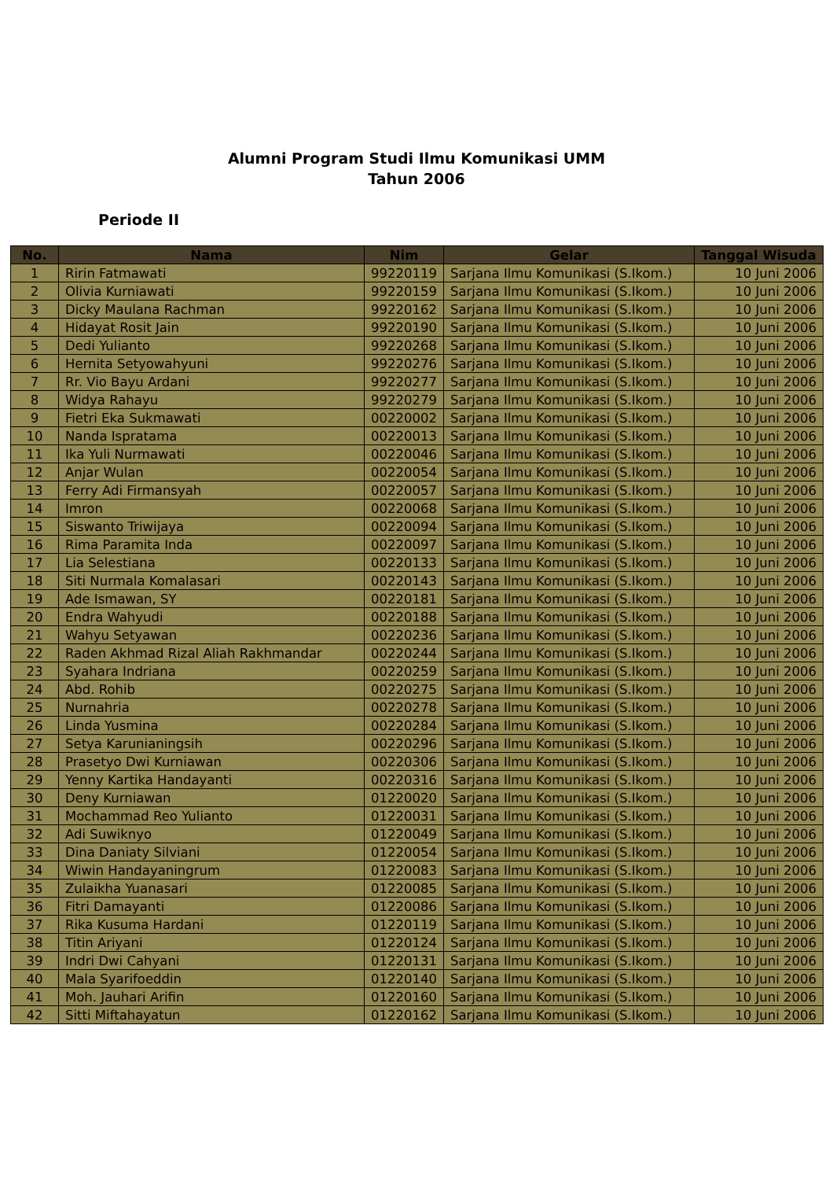Alumni Program Studi Ilmu Komunikasi UMM
Tahun 2006
Periode II
| No. | Nama | Nim | Gelar | Tanggal Wisuda |
| --- | --- | --- | --- | --- |
| 1 | Ririn Fatmawati | 99220119 | Sarjana Ilmu Komunikasi (S.Ikom.) | 10 Juni 2006 |
| 2 | Olivia Kurniawati | 99220159 | Sarjana Ilmu Komunikasi (S.Ikom.) | 10 Juni 2006 |
| 3 | Dicky Maulana Rachman | 99220162 | Sarjana Ilmu Komunikasi (S.Ikom.) | 10 Juni 2006 |
| 4 | Hidayat Rosit Jain | 99220190 | Sarjana Ilmu Komunikasi (S.Ikom.) | 10 Juni 2006 |
| 5 | Dedi Yulianto | 99220268 | Sarjana Ilmu Komunikasi (S.Ikom.) | 10 Juni 2006 |
| 6 | Hernita Setyowahyuni | 99220276 | Sarjana Ilmu Komunikasi (S.Ikom.) | 10 Juni 2006 |
| 7 | Rr. Vio Bayu Ardani | 99220277 | Sarjana Ilmu Komunikasi (S.Ikom.) | 10 Juni 2006 |
| 8 | Widya Rahayu | 99220279 | Sarjana Ilmu Komunikasi (S.Ikom.) | 10 Juni 2006 |
| 9 | Fietri Eka Sukmawati | 00220002 | Sarjana Ilmu Komunikasi (S.Ikom.) | 10 Juni 2006 |
| 10 | Nanda Ispratama | 00220013 | Sarjana Ilmu Komunikasi (S.Ikom.) | 10 Juni 2006 |
| 11 | Ika Yuli Nurmawati | 00220046 | Sarjana Ilmu Komunikasi (S.Ikom.) | 10 Juni 2006 |
| 12 | Anjar Wulan | 00220054 | Sarjana Ilmu Komunikasi (S.Ikom.) | 10 Juni 2006 |
| 13 | Ferry Adi Firmansyah | 00220057 | Sarjana Ilmu Komunikasi (S.Ikom.) | 10 Juni 2006 |
| 14 | Imron | 00220068 | Sarjana Ilmu Komunikasi (S.Ikom.) | 10 Juni 2006 |
| 15 | Siswanto Triwijaya | 00220094 | Sarjana Ilmu Komunikasi (S.Ikom.) | 10 Juni 2006 |
| 16 | Rima Paramita Inda | 00220097 | Sarjana Ilmu Komunikasi (S.Ikom.) | 10 Juni 2006 |
| 17 | Lia Selestiana | 00220133 | Sarjana Ilmu Komunikasi (S.Ikom.) | 10 Juni 2006 |
| 18 | Siti Nurmala Komalasari | 00220143 | Sarjana Ilmu Komunikasi (S.Ikom.) | 10 Juni 2006 |
| 19 | Ade Ismawan, SY | 00220181 | Sarjana Ilmu Komunikasi (S.Ikom.) | 10 Juni 2006 |
| 20 | Endra Wahyudi | 00220188 | Sarjana Ilmu Komunikasi (S.Ikom.) | 10 Juni 2006 |
| 21 | Wahyu Setyawan | 00220236 | Sarjana Ilmu Komunikasi (S.Ikom.) | 10 Juni 2006 |
| 22 | Raden Akhmad Rizal Aliah Rakhmandar | 00220244 | Sarjana Ilmu Komunikasi (S.Ikom.) | 10 Juni 2006 |
| 23 | Syahara Indriana | 00220259 | Sarjana Ilmu Komunikasi (S.Ikom.) | 10 Juni 2006 |
| 24 | Abd. Rohib | 00220275 | Sarjana Ilmu Komunikasi (S.Ikom.) | 10 Juni 2006 |
| 25 | Nurnahria | 00220278 | Sarjana Ilmu Komunikasi (S.Ikom.) | 10 Juni 2006 |
| 26 | Linda Yusmina | 00220284 | Sarjana Ilmu Komunikasi (S.Ikom.) | 10 Juni 2006 |
| 27 | Setya Karunianingsih | 00220296 | Sarjana Ilmu Komunikasi (S.Ikom.) | 10 Juni 2006 |
| 28 | Prasetyo Dwi Kurniawan | 00220306 | Sarjana Ilmu Komunikasi (S.Ikom.) | 10 Juni 2006 |
| 29 | Yenny Kartika Handayanti | 00220316 | Sarjana Ilmu Komunikasi (S.Ikom.) | 10 Juni 2006 |
| 30 | Deny Kurniawan | 01220020 | Sarjana Ilmu Komunikasi (S.Ikom.) | 10 Juni 2006 |
| 31 | Mochammad Reo Yulianto | 01220031 | Sarjana Ilmu Komunikasi (S.Ikom.) | 10 Juni 2006 |
| 32 | Adi Suwiknyo | 01220049 | Sarjana Ilmu Komunikasi (S.Ikom.) | 10 Juni 2006 |
| 33 | Dina Daniaty Silviani | 01220054 | Sarjana Ilmu Komunikasi (S.Ikom.) | 10 Juni 2006 |
| 34 | Wiwin Handayaningrum | 01220083 | Sarjana Ilmu Komunikasi (S.Ikom.) | 10 Juni 2006 |
| 35 | Zulaikha Yuanasari | 01220085 | Sarjana Ilmu Komunikasi (S.Ikom.) | 10 Juni 2006 |
| 36 | Fitri Damayanti | 01220086 | Sarjana Ilmu Komunikasi (S.Ikom.) | 10 Juni 2006 |
| 37 | Rika Kusuma Hardani | 01220119 | Sarjana Ilmu Komunikasi (S.Ikom.) | 10 Juni 2006 |
| 38 | Titin Ariyani | 01220124 | Sarjana Ilmu Komunikasi (S.Ikom.) | 10 Juni 2006 |
| 39 | Indri Dwi Cahyani | 01220131 | Sarjana Ilmu Komunikasi (S.Ikom.) | 10 Juni 2006 |
| 40 | Mala Syarifoeddin | 01220140 | Sarjana Ilmu Komunikasi (S.Ikom.) | 10 Juni 2006 |
| 41 | Moh. Jauhari Arifin | 01220160 | Sarjana Ilmu Komunikasi (S.Ikom.) | 10 Juni 2006 |
| 42 | Sitti Miftahayatun | 01220162 | Sarjana Ilmu Komunikasi (S.Ikom.) | 10 Juni 2006 |